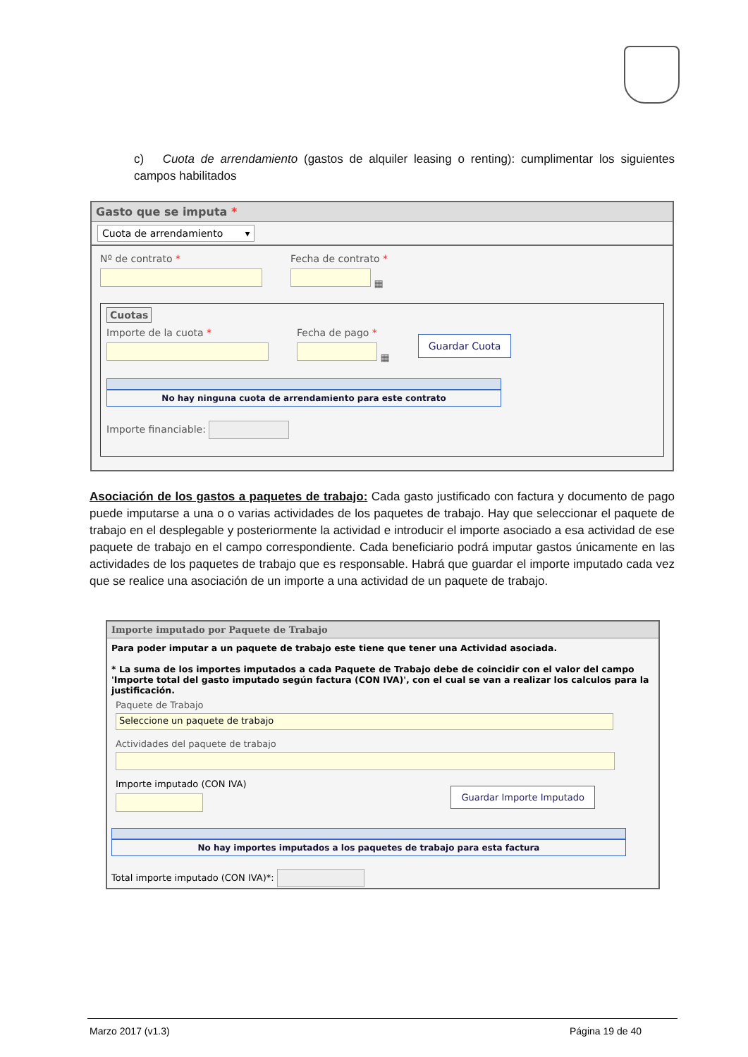c) Cuota de arrendamiento (gastos de alquiler leasing o renting): cumplimentar los siguientes campos habilitados
Gasto que se imputa *
Cuota de arrendamiento ▾
Nº de contrato *
Fecha de contrato *
▦
Cuotas
Importe de la cuota *
Fecha de pago *
▦
Guardar Cuota
No hay ninguna cuota de arrendamiento para este contrato
Importe financiable:
Asociación de los gastos a paquetes de trabajo: Cada gasto justificado con factura y documento de pago puede imputarse a una o o varias actividades de los paquetes de trabajo. Hay que seleccionar el paquete de trabajo en el desplegable y posteriormente la actividad e introducir el importe asociado a esa actividad de ese paquete de trabajo en el campo correspondiente. Cada beneficiario podrá imputar gastos únicamente en las actividades de los paquetes de trabajo que es responsable. Habrá que guardar el importe imputado cada vez que se realice una asociación de un importe a una actividad de un paquete de trabajo.
Importe imputado por Paquete de Trabajo
Para poder imputar a un paquete de trabajo este tiene que tener una Actividad asociada.
* La suma de los importes imputados a cada Paquete de Trabajo debe de coincidir con el valor del campo 'Importe total del gasto imputado según factura (CON IVA)', con el cual se van a realizar los calculos para la justificación.
Paquete de Trabajo
Seleccione un paquete de trabajo
Actividades del paquete de trabajo
Importe imputado (CON IVA)
Guardar Importe Imputado
No hay importes imputados a los paquetes de trabajo para esta factura
Total importe imputado (CON IVA)*:
Marzo 2017 (v1.3) Página 19 de 40